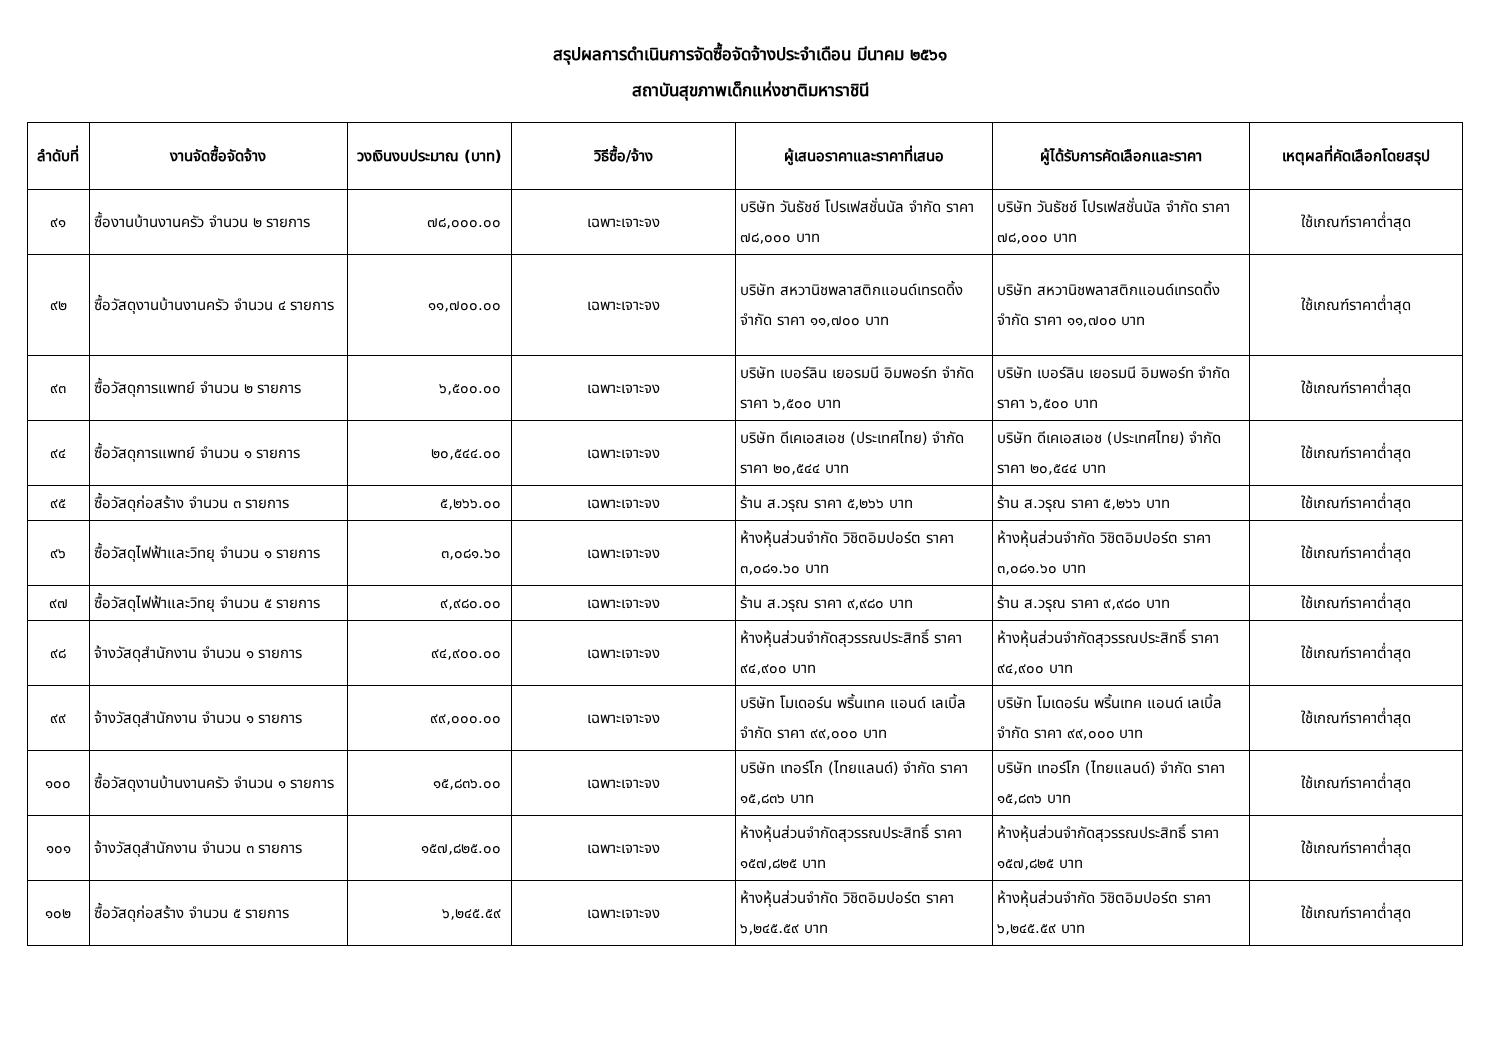สรุปผลการดำเนินการจัดซื้อจัดจ้างประจำเดือน มีนาคม ๒๕๖๑
สถาบันสุขภาพเด็กแห่งชาติมหาราชินี
| ลำดับที่ | งานจัดซื้อจัดจ้าง | วงเงินงบประมาณ (บาท) | วิธีซื้อ/จ้าง | ผู้เสนอราคาและราคาที่เสนอ | ผู้ได้รับการคัดเลือกและราคา | เหตุผลที่คัดเลือกโดยสรุป |
| --- | --- | --- | --- | --- | --- | --- |
| ๙๑ | ซื้องานบ้านงานครัว จำนวน ๒ รายการ | ๗๘,๐๐๐.๐๐ | เฉพาะเจาะจง | บริษัท วันธัชช์ โปรเฟสชั่นนัล จำกัด ราคา ๗๘,๐๐๐ บาท | บริษัท วันธัชช์ โปรเฟสชั่นนัล จำกัด ราคา ๗๘,๐๐๐ บาท | ใช้เกณฑ์ราคาต่ำสุด |
| ๙๒ | ซื้อวัสดุงานบ้านงานครัว จำนวน ๔ รายการ | ๑๑,๗๐๐.๐๐ | เฉพาะเจาะจง | บริษัท สหวานิชพลาสติกแอนด์เทรดดิ้ง จำกัด ราคา ๑๑,๗๐๐ บาท | บริษัท สหวานิชพลาสติกแอนด์เทรดดิ้ง จำกัด ราคา ๑๑,๗๐๐ บาท | ใช้เกณฑ์ราคาต่ำสุด |
| ๙๓ | ซื้อวัสดุการแพทย์ จำนวน ๒ รายการ | ๖,๕๐๐.๐๐ | เฉพาะเจาะจง | บริษัท เบอร์ลิน เยอรมนี อิมพอร์ท จำกัด ราคา ๖,๕๐๐ บาท | บริษัท เบอร์ลิน เยอรมนี อิมพอร์ท จำกัด ราคา ๖,๕๐๐ บาท | ใช้เกณฑ์ราคาต่ำสุด |
| ๙๔ | ซื้อวัสดุการแพทย์ จำนวน ๑ รายการ | ๒๐,๕๔๔.๐๐ | เฉพาะเจาะจง | บริษัท ดีเคเอสเอช (ประเทศไทย) จำกัด ราคา ๒๐,๕๔๔ บาท | บริษัท ดีเคเอสเอช (ประเทศไทย) จำกัด ราคา ๒๐,๕๔๔ บาท | ใช้เกณฑ์ราคาต่ำสุด |
| ๙๕ | ซื้อวัสดุก่อสร้าง จำนวน ๓ รายการ | ๕,๒๖๖.๐๐ | เฉพาะเจาะจง | ร้าน ส.วรุณ ราคา ๕,๒๖๖ บาท | ร้าน ส.วรุณ ราคา ๕,๒๖๖ บาท | ใช้เกณฑ์ราคาต่ำสุด |
| ๙๖ | ซื้อวัสดุไฟฟ้าและวิทยุ จำนวน ๑ รายการ | ๓,๐๘๑.๖๐ | เฉพาะเจาะจง | ห้างหุ้นส่วนจำกัด วิชิตอิมปอร์ต ราคา ๓,๐๘๑.๖๐ บาท | ห้างหุ้นส่วนจำกัด วิชิตอิมปอร์ต ราคา ๓,๐๘๑.๖๐ บาท | ใช้เกณฑ์ราคาต่ำสุด |
| ๙๗ | ซื้อวัสดุไฟฟ้าและวิทยุ จำนวน ๕ รายการ | ๙,๙๘๐.๐๐ | เฉพาะเจาะจง | ร้าน ส.วรุณ ราคา ๙,๙๘๐ บาท | ร้าน ส.วรุณ ราคา ๙,๙๘๐ บาท | ใช้เกณฑ์ราคาต่ำสุด |
| ๙๘ | จ้างวัสดุสำนักงาน จำนวน ๑ รายการ | ๙๔,๙๐๐.๐๐ | เฉพาะเจาะจง | ห้างหุ้นส่วนจำกัดสุวรรณประสิทธิ์ ราคา ๙๔,๙๐๐ บาท | ห้างหุ้นส่วนจำกัดสุวรรณประสิทธิ์ ราคา ๙๔,๙๐๐ บาท | ใช้เกณฑ์ราคาต่ำสุด |
| ๙๙ | จ้างวัสดุสำนักงาน จำนวน ๑ รายการ | ๙๙,๐๐๐.๐๐ | เฉพาะเจาะจง | บริษัท โมเดอร์น พริ้นเทค แอนด์ เลเบิ้ล จำกัด ราคา ๙๙,๐๐๐ บาท | บริษัท โมเดอร์น พริ้นเทค แอนด์ เลเบิ้ล จำกัด ราคา ๙๙,๐๐๐ บาท | ใช้เกณฑ์ราคาต่ำสุด |
| ๑๐๐ | ซื้อวัสดุงานบ้านงานครัว จำนวน ๑ รายการ | ๑๕,๘๓๖.๐๐ | เฉพาะเจาะจง | บริษัท เทอร์โก (ไทยแลนด์) จำกัด ราคา ๑๕,๘๓๖ บาท | บริษัท เทอร์โก (ไทยแลนด์) จำกัด ราคา ๑๕,๘๓๖ บาท | ใช้เกณฑ์ราคาต่ำสุด |
| ๑๐๑ | จ้างวัสดุสำนักงาน จำนวน ๓ รายการ | ๑๕๗,๘๒๕.๐๐ | เฉพาะเจาะจง | ห้างหุ้นส่วนจำกัดสุวรรณประสิทธิ์ ราคา ๑๕๗,๘๒๕ บาท | ห้างหุ้นส่วนจำกัดสุวรรณประสิทธิ์ ราคา ๑๕๗,๘๒๕ บาท | ใช้เกณฑ์ราคาต่ำสุด |
| ๑๐๒ | ซื้อวัสดุก่อสร้าง จำนวน ๕ รายการ | ๖,๒๔๕.๕๙ | เฉพาะเจาะจง | ห้างหุ้นส่วนจำกัด วิชิตอิมปอร์ต ราคา ๖,๒๔๕.๕๙ บาท | ห้างหุ้นส่วนจำกัด วิชิตอิมปอร์ต ราคา ๖,๒๔๕.๕๙ บาท | ใช้เกณฑ์ราคาต่ำสุด |